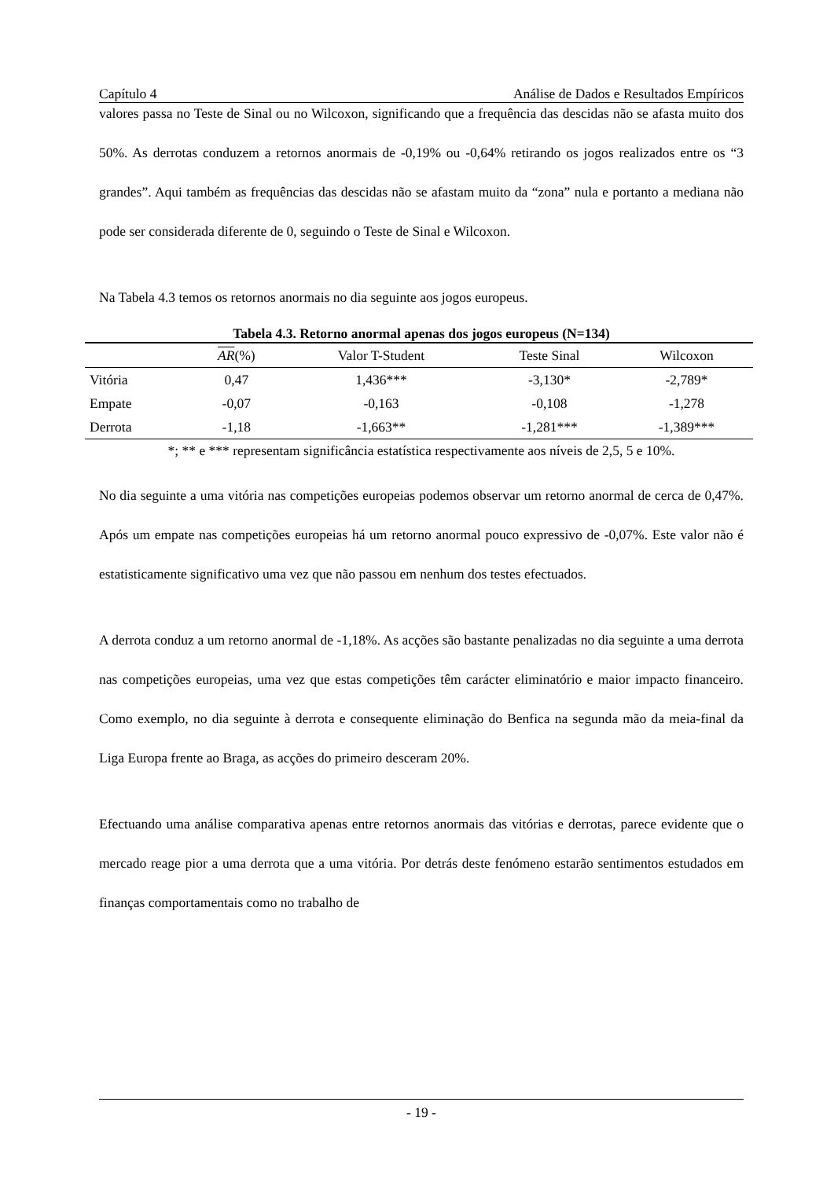Capítulo 4 Análise de Dados e Resultados Empíricos
valores passa no Teste de Sinal ou no Wilcoxon, significando que a frequência das descidas não se afasta muito dos 50%. As derrotas conduzem a retornos anormais de -0,19% ou -0,64% retirando os jogos realizados entre os “3 grandes”. Aqui também as frequências das descidas não se afastam muito da “zona” nula e portanto a mediana não pode ser considerada diferente de 0, seguindo o Teste de Sinal e Wilcoxon.
Na Tabela 4.3 temos os retornos anormais no dia seguinte aos jogos europeus.
Tabela 4.3. Retorno anormal apenas dos jogos europeus (N=134)
| | AR (%) | Valor T-Student | Teste Sinal | Wilcoxon |
| --- | --- | --- | --- | --- |
| Vitória | 0,47 | 1,436*** | -3,130* | -2,789* |
| Empate | -0,07 | -0,163 | -0,108 | -1,278 |
| Derrota | -1,18 | -1,663** | -1,281*** | -1,389*** |
*; ** e *** representam significância estatística respectivamente aos níveis de 2,5, 5 e 10%.
No dia seguinte a uma vitória nas competições europeias podemos observar um retorno anormal de cerca de 0,47%. Após um empate nas competições europeias há um retorno anormal pouco expressivo de -0,07%. Este valor não é estatisticamente significativo uma vez que não passou em nenhum dos testes efectuados.
A derrota conduz a um retorno anormal de -1,18%. As acções são bastante penalizadas no dia seguinte a uma derrota nas competições europeias, uma vez que estas competições têm carácter eliminatório e maior impacto financeiro. Como exemplo, no dia seguinte à derrota e consequente eliminação do Benfica na segunda mão da meia-final da Liga Europa frente ao Braga, as acções do primeiro desceram 20%.
Efectuando uma análise comparativa apenas entre retornos anormais das vitórias e derrotas, parece evidente que o mercado reage pior a uma derrota que a uma vitória. Por detrás deste fenómeno estarão sentimentos estudados em finanças comportamentais como no trabalho de
- 19 -